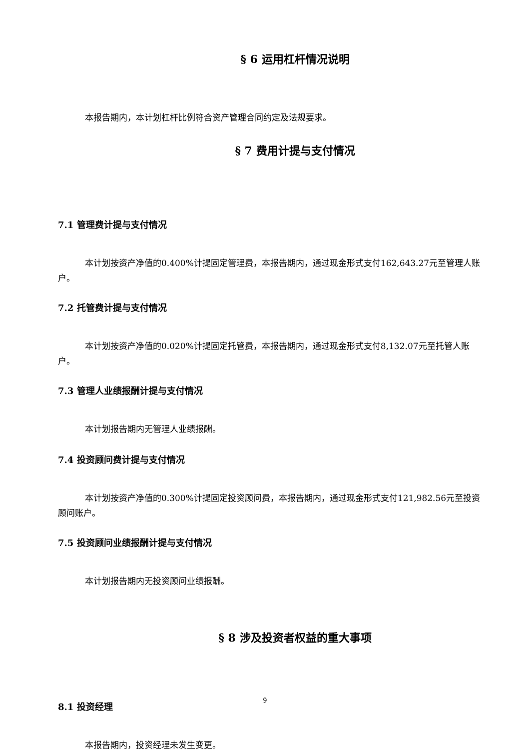§ 6 运用杠杆情况说明
本报告期内，本计划杠杆比例符合资产管理合同约定及法规要求。
§ 7 费用计提与支付情况
7.1 管理费计提与支付情况
本计划按资产净值的0.400%计提固定管理费，本报告期内，通过现金形式支付162,643.27元至管理人账户。
7.2 托管费计提与支付情况
本计划按资产净值的0.020%计提固定托管费，本报告期内，通过现金形式支付8,132.07元至托管人账户。
7.3 管理人业绩报酬计提与支付情况
本计划报告期内无管理人业绩报酬。
7.4 投资顾问费计提与支付情况
本计划按资产净值的0.300%计提固定投资顾问费，本报告期内，通过现金形式支付121,982.56元至投资顾问账户。
7.5 投资顾问业绩报酬计提与支付情况
本计划报告期内无投资顾问业绩报酬。
§ 8 涉及投资者权益的重大事项
8.1 投资经理
本报告期内，投资经理未发生变更。
9